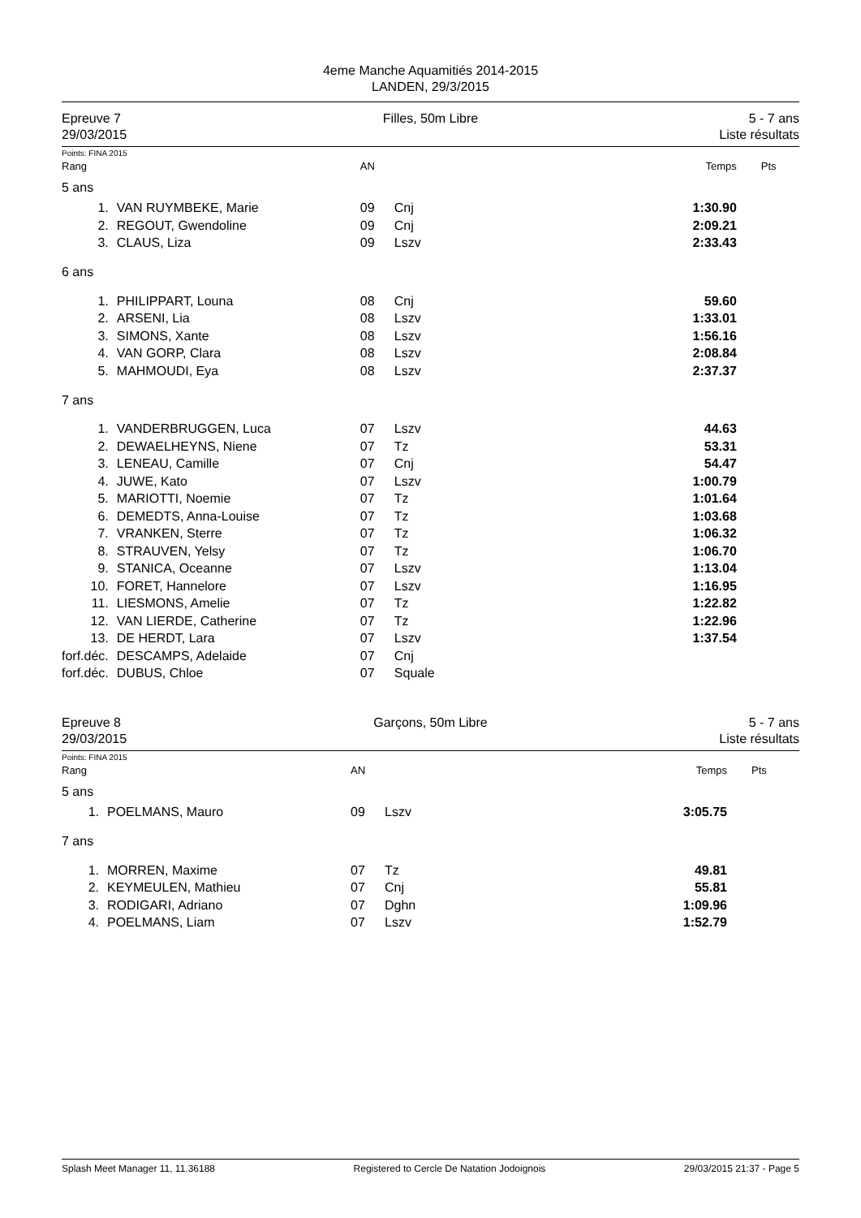4eme Manche Aquamitiés 2014-2015
LANDEN, 29/3/2015
Epreuve 7
29/03/2015
Filles, 50m Libre 5 - 7 ans
Liste résultats
Points: FINA 2015
| Rang | | AN | | Temps | Pts |
| --- | --- | --- | --- | --- | --- |
| 5 ans | | | | | |
| 1. | VAN RUYMBEKE, Marie | 09 | Cnj | 1:30.90 | |
| 2. | REGOUT, Gwendoline | 09 | Cnj | 2:09.21 | |
| 3. | CLAUS, Liza | 09 | Lszv | 2:33.43 | |
| 6 ans | | | | | |
| 1. | PHILIPPART, Louna | 08 | Cnj | 59.60 | |
| 2. | ARSENI, Lia | 08 | Lszv | 1:33.01 | |
| 3. | SIMONS, Xante | 08 | Lszv | 1:56.16 | |
| 4. | VAN GORP, Clara | 08 | Lszv | 2:08.84 | |
| 5. | MAHMOUDI, Eya | 08 | Lszv | 2:37.37 | |
| 7 ans | | | | | |
| 1. | VANDERBRUGGEN, Luca | 07 | Lszv | 44.63 | |
| 2. | DEWAELHEYNS, Niene | 07 | Tz | 53.31 | |
| 3. | LENEAU, Camille | 07 | Cnj | 54.47 | |
| 4. | JUWE, Kato | 07 | Lszv | 1:00.79 | |
| 5. | MARIOTTI, Noemie | 07 | Tz | 1:01.64 | |
| 6. | DEMEDTS, Anna-Louise | 07 | Tz | 1:03.68 | |
| 7. | VRANKEN, Sterre | 07 | Tz | 1:06.32 | |
| 8. | STRAUVEN, Yelsy | 07 | Tz | 1:06.70 | |
| 9. | STANICA, Oceanne | 07 | Lszv | 1:13.04 | |
| 10. | FORET, Hannelore | 07 | Lszv | 1:16.95 | |
| 11. | LIESMONS, Amelie | 07 | Tz | 1:22.82 | |
| 12. | VAN LIERDE, Catherine | 07 | Tz | 1:22.96 | |
| 13. | DE HERDT, Lara | 07 | Lszv | 1:37.54 | |
| forf.déc. | DESCAMPS, Adelaide | 07 | Cnj | | |
| forf.déc. | DUBUS, Chloe | 07 | Squale | | |
Epreuve 8
29/03/2015
Garçons, 50m Libre 5 - 7 ans
Liste résultats
Points: FINA 2015
| Rang | | AN | | Temps | Pts |
| --- | --- | --- | --- | --- | --- |
| 5 ans | | | | | |
| 1. | POELMANS, Mauro | 09 | Lszv | 3:05.75 | |
| 7 ans | | | | | |
| 1. | MORREN, Maxime | 07 | Tz | 49.81 | |
| 2. | KEYMEULEN, Mathieu | 07 | Cnj | 55.81 | |
| 3. | RODIGARI, Adriano | 07 | Dghn | 1:09.96 | |
| 4. | POELMANS, Liam | 07 | Lszv | 1:52.79 | |
Splash Meet Manager 11, 11.36188 Registered to Cercle De Natation Jodoignois 29/03/2015 21:37 - Page 5